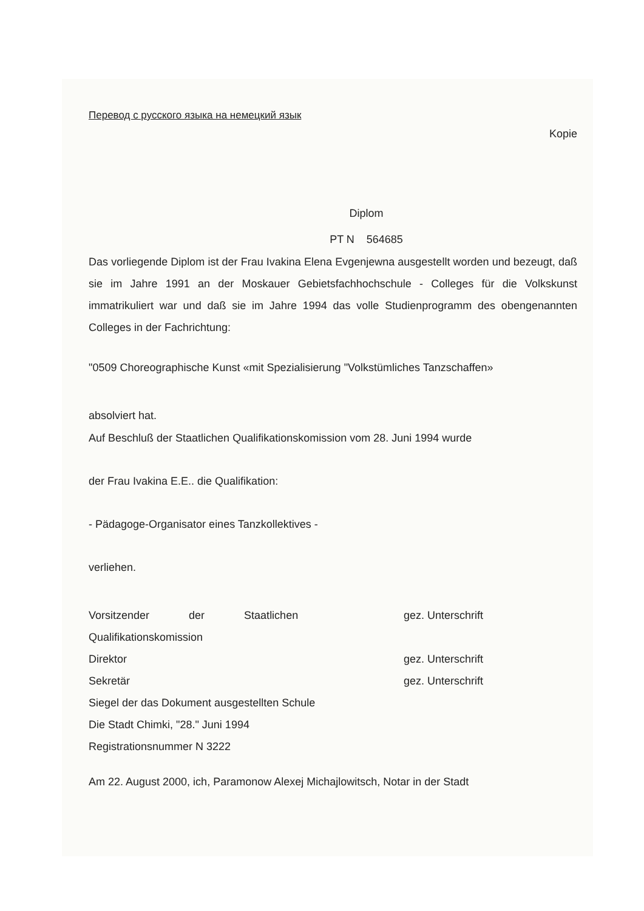Перевод с русского языка на немецкий язык
Kopie
Diplom
PT N 564685
Das vorliegende Diplom ist der Frau Ivakina Elena Evgenjewna ausgestellt worden und bezeugt, daß sie im Jahre 1991 an der Moskauer Gebietsfachhochschule - Colleges für die Volkskunst immatrikuliert war und daß sie im Jahre 1994 das volle Studienprogramm des obengenannten Colleges in der Fachrichtung:
"0509 Choreographische Kunst «mit Spezialisierung "Volkstümliches Tanzschaffen»
absolviert hat.
Auf Beschluß der Staatlichen Qualifikationskomission vom 28. Juni 1994 wurde
der Frau Ivakina E.E.. die Qualifikation:
- Pädagoge-Organisator eines Tanzkollektives -
verliehen.
Vorsitzender der Staatlichen gez. Unterschrift
Qualifikationskomission
Direktor gez. Unterschrift
Sekretär gez. Unterschrift
Siegel der das Dokument ausgestellten Schule
Die Stadt Chimki, "28." Juni 1994
Registrationsnummer N 3222
Am 22. August 2000, ich, Paramonow Alexej Michajlowitsch, Notar in der Stadt